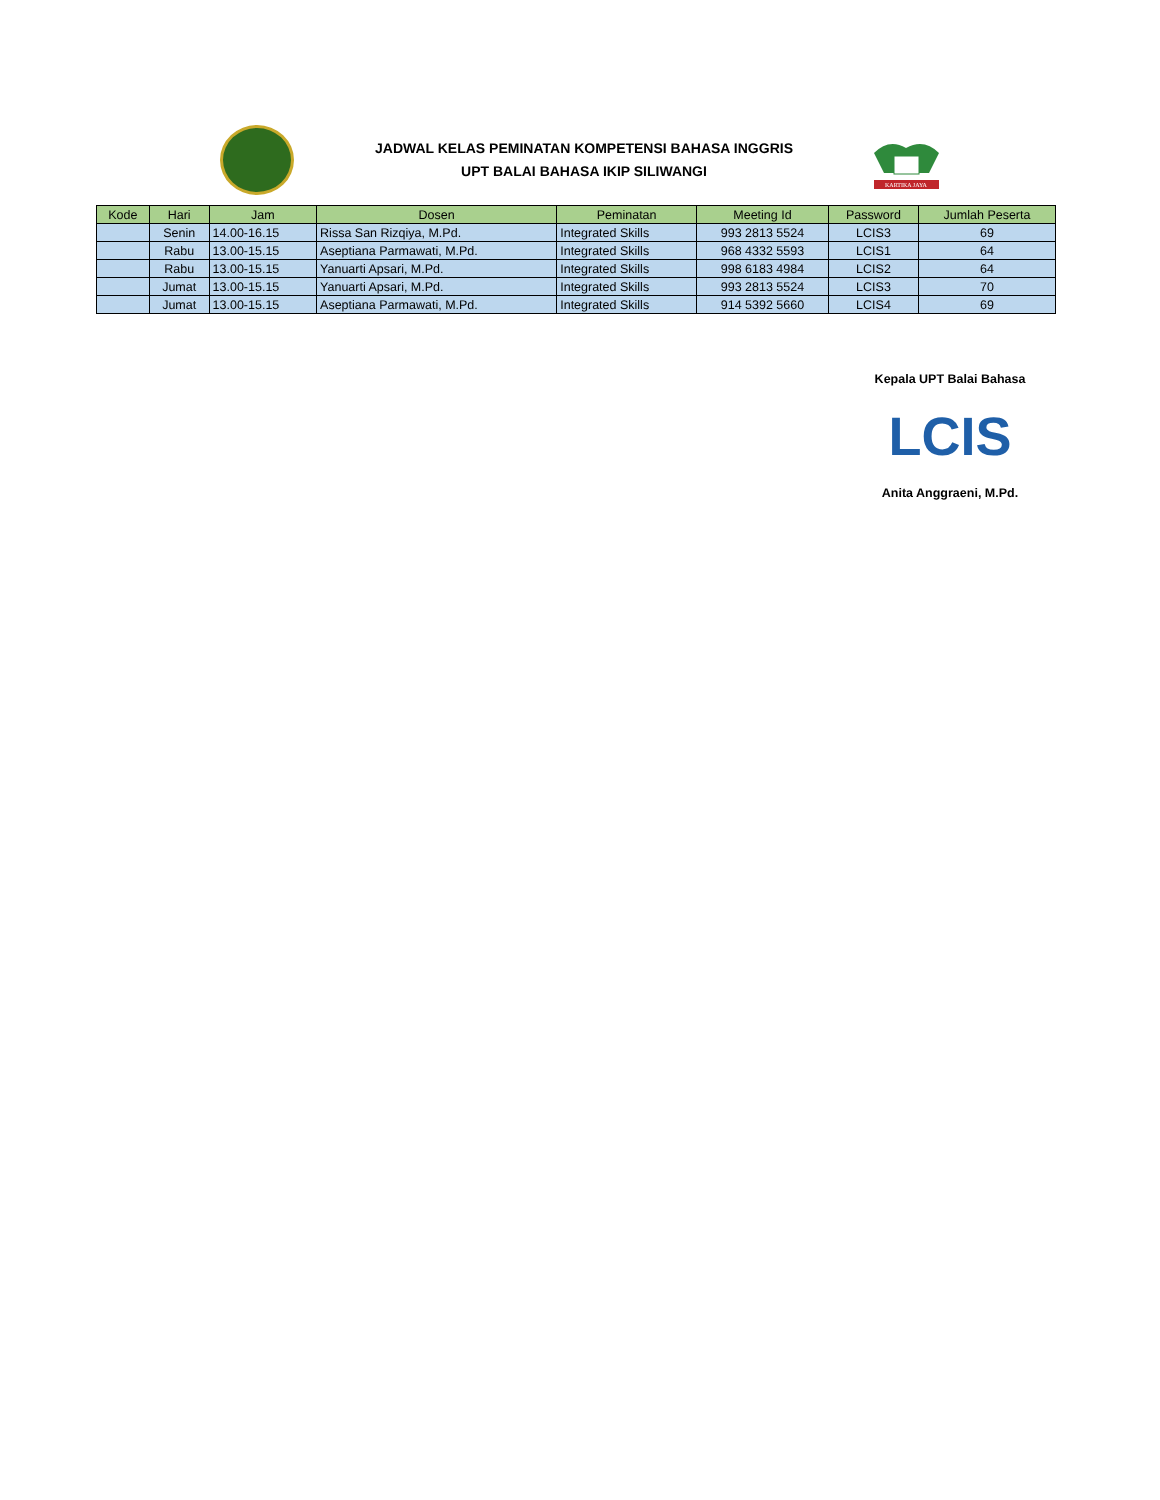JADWAL KELAS PEMINATAN KOMPETENSI BAHASA INGGRIS
UPT BALAI BAHASA IKIP SILIWANGI
KARTIKA JAYA
| Kode | Hari | Jam | Dosen | Peminatan | Meeting Id | Password | Jumlah Peserta |
| --- | --- | --- | --- | --- | --- | --- | --- |
| | Senin | 14.00-16.15 | Rissa San Rizqiya, M.Pd. | Integrated Skills | 993 2813 5524 | LCIS3 | 69 |
| | Rabu | 13.00-15.15 | Aseptiana Parmawati, M.Pd. | Integrated Skills | 968 4332 5593 | LCIS1 | 64 |
| | Rabu | 13.00-15.15 | Yanuarti Apsari, M.Pd. | Integrated Skills | 998 6183 4984 | LCIS2 | 64 |
| | Jumat | 13.00-15.15 | Yanuarti Apsari, M.Pd. | Integrated Skills | 993 2813 5524 | LCIS3 | 70 |
| | Jumat | 13.00-15.15 | Aseptiana Parmawati, M.Pd. | Integrated Skills | 914 5392 5660 | LCIS4 | 69 |
Kepala UPT Balai Bahasa
LCIS
Anita Anggraeni, M.Pd.